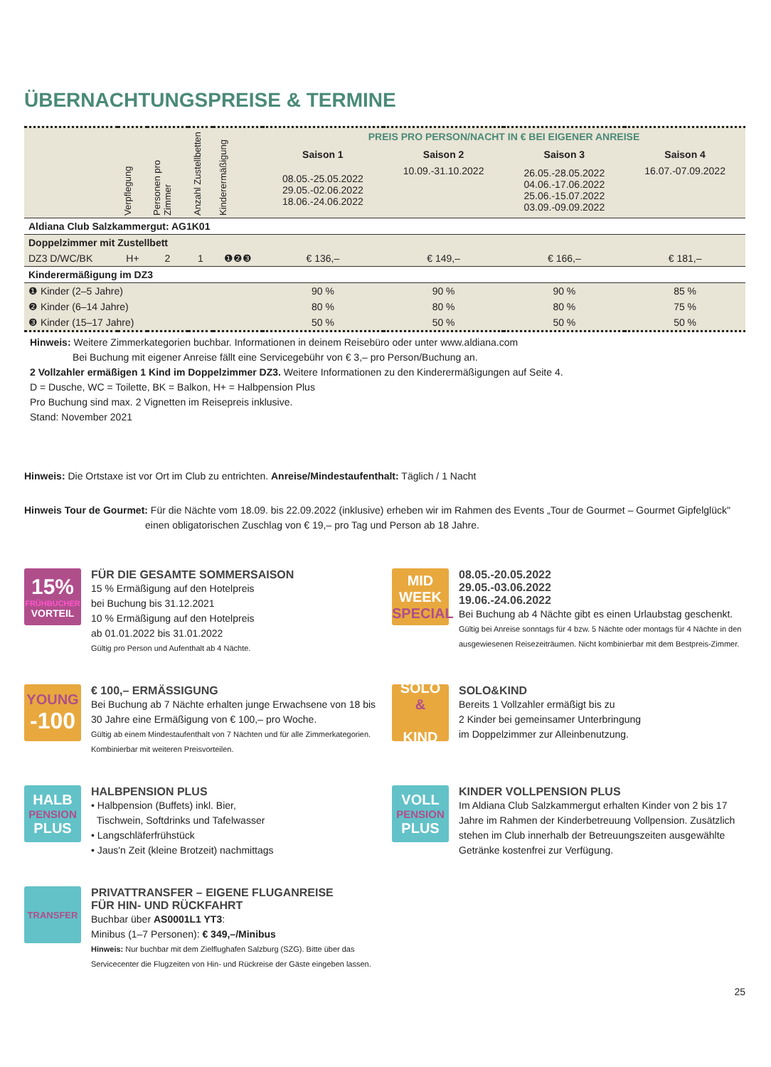ÜBERNACHTUNGSPREISE & TERMINE
| | Verpflegung | Personen pro Zimmer | Anzahl Zustellbetten | Kinderermäßigung | PREIS PRO PERSON/NACHT IN € BEI EIGENER ANREISE | | | |
| --- | --- | --- | --- | --- | --- | --- | --- | --- |
| | | | | | Saison 1 | Saison 2 | Saison 3 | Saison 4 |
| | | | | | 08.05.-25.05.2022 29.05.-02.06.2022 18.06.-24.06.2022 | 10.09.-31.10.2022 | 26.05.-28.05.2022 04.06.-17.06.2022 25.06.-15.07.2022 03.09.-09.09.2022 | 16.07.-07.09.2022 |
| Aldiana Club Salzkammergut: AG1K01 | | | | | | | | |
| Doppelzimmer mit Zustellbett | | | | | | | | |
| DZ3 D/WC/BK | H+ | 2 | 1 | ❶❷❸ | € 136,– | € 149,– | € 166,– | € 181,– |
| Kinderermäßigung im DZ3 | | | | | | | | |
| ❶ Kinder (2–5 Jahre) | | | | | 90 % | 90 % | 90 % | 85 % |
| ❷ Kinder (6–14 Jahre) | | | | | 80 % | 80 % | 80 % | 75 % |
| ❸ Kinder (15–17 Jahre) | | | | | 50 % | 50 % | 50 % | 50 % |
Hinweis: Weitere Zimmerkategorien buchbar. Informationen in deinem Reisebüro oder unter www.aldiana.com
Bei Buchung mit eigener Anreise fällt eine Servicegebühr von € 3,– pro Person/Buchung an.
2 Vollzahler ermäßigen 1 Kind im Doppelzimmer DZ3. Weitere Informationen zu den Kinderermäßigungen auf Seite 4.
D = Dusche, WC = Toilette, BK = Balkon, H+ = Halbpension Plus
Pro Buchung sind max. 2 Vignetten im Reisepreis inklusive.
Stand: November 2021
Hinweis: Die Ortstaxe ist vor Ort im Club zu entrichten. Anreise/Mindestaufenthalt: Täglich / 1 Nacht
Hinweis Tour de Gourmet: Für die Nächte vom 18.09. bis 22.09.2022 (inklusive) erheben wir im Rahmen des Events „Tour de Gourmet – Gourmet Gipfelglück"
einen obligatorischen Zuschlag von € 19,– pro Tag und Person ab 18 Jahre.
15%
FRÜHBUCHER
VORTEIL
FÜR DIE GESAMTE SOMMERSAISON
15 % Ermäßigung auf den Hotelpreis
bei Buchung bis 31.12.2021
10 % Ermäßigung auf den Hotelpreis
ab 01.01.2022 bis 31.01.2022
Gültig pro Person und Aufenthalt ab 4 Nächte.
MID
WEEK
SPECIAL
08.05.-20.05.2022
29.05.-03.06.2022
19.06.-24.06.2022
Bei Buchung ab 4 Nächte gibt es einen Urlaubstag geschenkt.
Gültig bei Anreise sonntags für 4 bzw. 5 Nächte oder montags für 4 Nächte in den ausgewiesenen Reisezeiträumen. Nicht kombinierbar mit dem Bestpreis-Zimmer.
YOUNG
-100
€ 100,– ERMÄSSIGUNG
Bei Buchung ab 7 Nächte erhalten junge Erwachsene von 18 bis 30 Jahre eine Ermäßigung von € 100,– pro Woche.
Gültig ab einem Mindestaufenthalt von 7 Nächten und für alle Zimmerkategorien. Kombinierbar mit weiteren Preisvorteilen.
SOLO
&
KIND
SOLO&KIND
Bereits 1 Vollzahler ermäßigt bis zu
2 Kinder bei gemeinsamer Unterbringung
im Doppelzimmer zur Alleinbenutzung.
HALB
PENSION
PLUS
HALBPENSION PLUS
• Halbpension (Buffets) inkl. Bier,
Tischwein, Softdrinks und Tafelwasser
• Langschläferfrühstück
• Jaus'n Zeit (kleine Brotzeit) nachmittags
VOLL
PENSION
PLUS
KINDER VOLLPENSION PLUS
Im Aldiana Club Salzkammergut erhalten Kinder von 2 bis 17 Jahre im Rahmen der Kinderbetreuung Vollpension. Zusätzlich stehen im Club innerhalb der Betreuungszeiten ausgewählte Getränke kostenfrei zur Verfügung.
TRANSFER
PRIVATTRANSFER – EIGENE FLUGANREISE
FÜR HIN- UND RÜCKFAHRT
Buchbar über AS0001L1 YT3:
Minibus (1–7 Personen): € 349,–/Minibus
Hinweis: Nur buchbar mit dem Zielflughafen Salzburg (SZG). Bitte über das Servicecenter die Flugzeiten von Hin- und Rückreise der Gäste eingeben lassen.
25